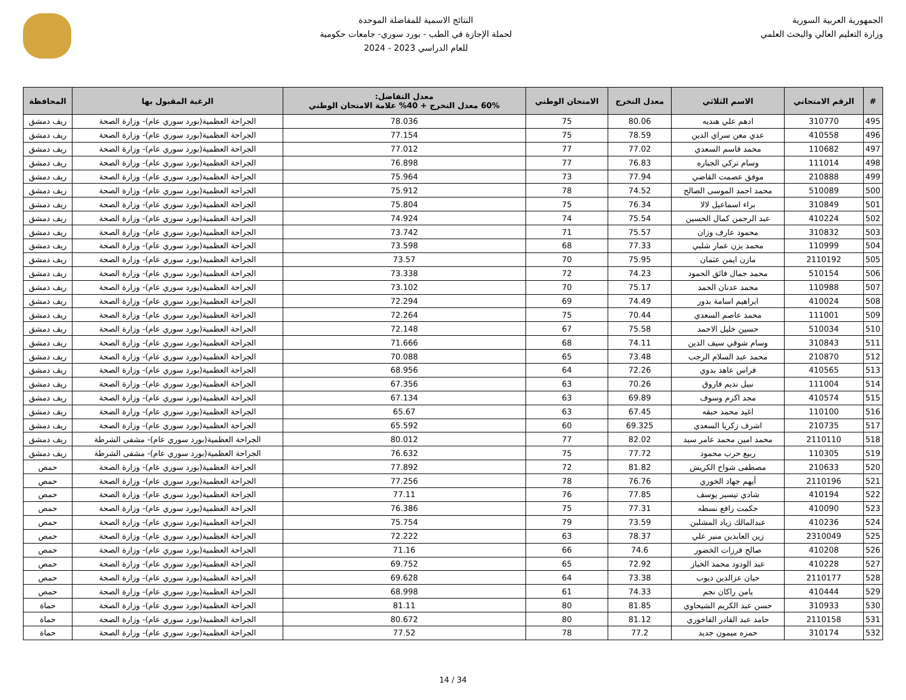الجمهورية العربية السورية
وزارة التعليم العالي والبحث العلمي
النتائج الاسمية للمفاضلة الموحدة
لحملة الإجازة في الطب - بورد سوري- جامعات حكومية
للعام الدراسي 2023 - 2024
| # | الرقم الامتحاني | الاسم الثلاثي | معدل التخرج | الامتحان الوطني | معدل التفاضل: 60% معدل التخرج + 40% علامة الامتحان الوطني | الرغبة المقبول بها | المحافظة |
| --- | --- | --- | --- | --- | --- | --- | --- |
| 495 | 310770 | ادهم علي هنديه | 80.06 | 75 | 78.036 | الجراحة العظمية(بورد سوري عام)- وزارة الصحة | ريف دمشق |
| 496 | 410558 | عدي معن سراي الدين | 78.59 | 75 | 77.154 | الجراحة العظمية(بورد سوري عام)- وزارة الصحة | ريف دمشق |
| 497 | 110682 | محمد قاسم السعدي | 77.02 | 77 | 77.012 | الجراحة العظمية(بورد سوري عام)- وزارة الصحة | ريف دمشق |
| 498 | 111014 | وسام تركي الجباره | 76.83 | 77 | 76.898 | الجراحة العظمية(بورد سوري عام)- وزارة الصحة | ريف دمشق |
| 499 | 210888 | موفق عصمت القاضي | 77.94 | 73 | 75.964 | الجراحة العظمية(بورد سوري عام)- وزارة الصحة | ريف دمشق |
| 500 | 510089 | محمد احمد الموسى الصالح | 74.52 | 78 | 75.912 | الجراحة العظمية(بورد سوري عام)- وزارة الصحة | ريف دمشق |
| 501 | 310849 | براء اسماعيل لالا | 76.34 | 75 | 75.804 | الجراحة العظمية(بورد سوري عام)- وزارة الصحة | ريف دمشق |
| 502 | 410224 | عبد الرحمن كمال الحسين | 75.54 | 74 | 74.924 | الجراحة العظمية(بورد سوري عام)- وزارة الصحة | ريف دمشق |
| 503 | 310832 | محمود عارف وزان | 75.57 | 71 | 73.742 | الجراحة العظمية(بورد سوري عام)- وزارة الصحة | ريف دمشق |
| 504 | 110999 | محمد يزن عمار شلبي | 77.33 | 68 | 73.598 | الجراحة العظمية(بورد سوري عام)- وزارة الصحة | ريف دمشق |
| 505 | 2110192 | مازن ايمن عثمان | 75.95 | 70 | 73.57 | الجراحة العظمية(بورد سوري عام)- وزارة الصحة | ريف دمشق |
| 506 | 510154 | محمد جمال فائق الحمود | 74.23 | 72 | 73.338 | الجراحة العظمية(بورد سوري عام)- وزارة الصحة | ريف دمشق |
| 507 | 110988 | محمد عدنان الحمد | 75.17 | 70 | 73.102 | الجراحة العظمية(بورد سوري عام)- وزارة الصحة | ريف دمشق |
| 508 | 410024 | ابراهيم اسامة بدور | 74.49 | 69 | 72.294 | الجراحة العظمية(بورد سوري عام)- وزارة الصحة | ريف دمشق |
| 509 | 111001 | محمد عاصم السعدي | 70.44 | 75 | 72.264 | الجراحة العظمية(بورد سوري عام)- وزارة الصحة | ريف دمشق |
| 510 | 510034 | حسين خليل الاحمد | 75.58 | 67 | 72.148 | الجراحة العظمية(بورد سوري عام)- وزارة الصحة | ريف دمشق |
| 511 | 310843 | وسام شوقي سيف الدين | 74.11 | 68 | 71.666 | الجراحة العظمية(بورد سوري عام)- وزارة الصحة | ريف دمشق |
| 512 | 210870 | محمد عبد السلام الرجب | 73.48 | 65 | 70.088 | الجراحة العظمية(بورد سوري عام)- وزارة الصحة | ريف دمشق |
| 513 | 410565 | فراس عاهد بدوي | 72.26 | 64 | 68.956 | الجراحة العظمية(بورد سوري عام)- وزارة الصحة | ريف دمشق |
| 514 | 111004 | نبيل نديم فاروق | 70.26 | 63 | 67.356 | الجراحة العظمية(بورد سوري عام)- وزارة الصحة | ريف دمشق |
| 515 | 410574 | مجد اكرم وسوف | 69.89 | 63 | 67.134 | الجراحة العظمية(بورد سوري عام)- وزارة الصحة | ريف دمشق |
| 516 | 110100 | اغيد محمد حبقه | 67.45 | 63 | 65.67 | الجراحة العظمية(بورد سوري عام)- وزارة الصحة | ريف دمشق |
| 517 | 210735 | اشرف زكريا السعدي | 69.325 | 60 | 65.592 | الجراحة العظمية(بورد سوري عام)- وزارة الصحة | ريف دمشق |
| 518 | 2110110 | محمد امين محمد عامر سيد | 82.02 | 77 | 80.012 | الجراحة العظمية(بورد سوري عام)- مشفى الشرطة | ريف دمشق |
| 519 | 110305 | ربيع حرب محمود | 77.72 | 75 | 76.632 | الجراحة العظمية(بورد سوري عام)- مشفى الشرطة | ريف دمشق |
| 520 | 210633 | مصطفى شواخ الكريش | 81.82 | 72 | 77.892 | الجراحة العظمية(بورد سوري عام)- وزارة الصحة | حمص |
| 521 | 2110196 | أيهم جهاد الخوري | 76.76 | 78 | 77.256 | الجراحة العظمية(بورد سوري عام)- وزارة الصحة | حمص |
| 522 | 410194 | شادي تيسير يوسف | 77.85 | 76 | 77.11 | الجراحة العظمية(بورد سوري عام)- وزارة الصحة | حمص |
| 523 | 410090 | حكمت رافع نسطه | 77.31 | 75 | 76.386 | الجراحة العظمية(بورد سوري عام)- وزارة الصحة | حمص |
| 524 | 410236 | عبدالمالك زياد المشلبن | 73.59 | 79 | 75.754 | الجراحة العظمية(بورد سوري عام)- وزارة الصحة | حمص |
| 525 | 2310049 | زين العابدين منير علي | 78.37 | 63 | 72.222 | الجراحة العظمية(بورد سوري عام)- وزارة الصحة | حمص |
| 526 | 410208 | صالح فرزات الخضور | 74.6 | 66 | 71.16 | الجراحة العظمية(بورد سوري عام)- وزارة الصحة | حمص |
| 527 | 410228 | عبد الودود محمد الخباز | 72.92 | 65 | 69.752 | الجراحة العظمية(بورد سوري عام)- وزارة الصحة | حمص |
| 528 | 2110177 | حيان عزالدين ديوب | 73.38 | 64 | 69.628 | الجراحة العظمية(بورد سوري عام)- وزارة الصحة | حمص |
| 529 | 410444 | يامن راكان نجم | 74.33 | 61 | 68.998 | الجراحة العظمية(بورد سوري عام)- وزارة الصحة | حمص |
| 530 | 310933 | حسن عبد الكريم الشيحاوي | 81.85 | 80 | 81.11 | الجراحة العظمية(بورد سوري عام)- وزارة الصحة | حماة |
| 531 | 2110158 | حامد عبد القادر الفاخوري | 81.12 | 80 | 80.672 | الجراحة العظمية(بورد سوري عام)- وزارة الصحة | حماة |
| 532 | 310174 | حمزه ميمون جديد | 77.2 | 78 | 77.52 | الجراحة العظمية(بورد سوري عام)- وزارة الصحة | حماة |
14 / 34